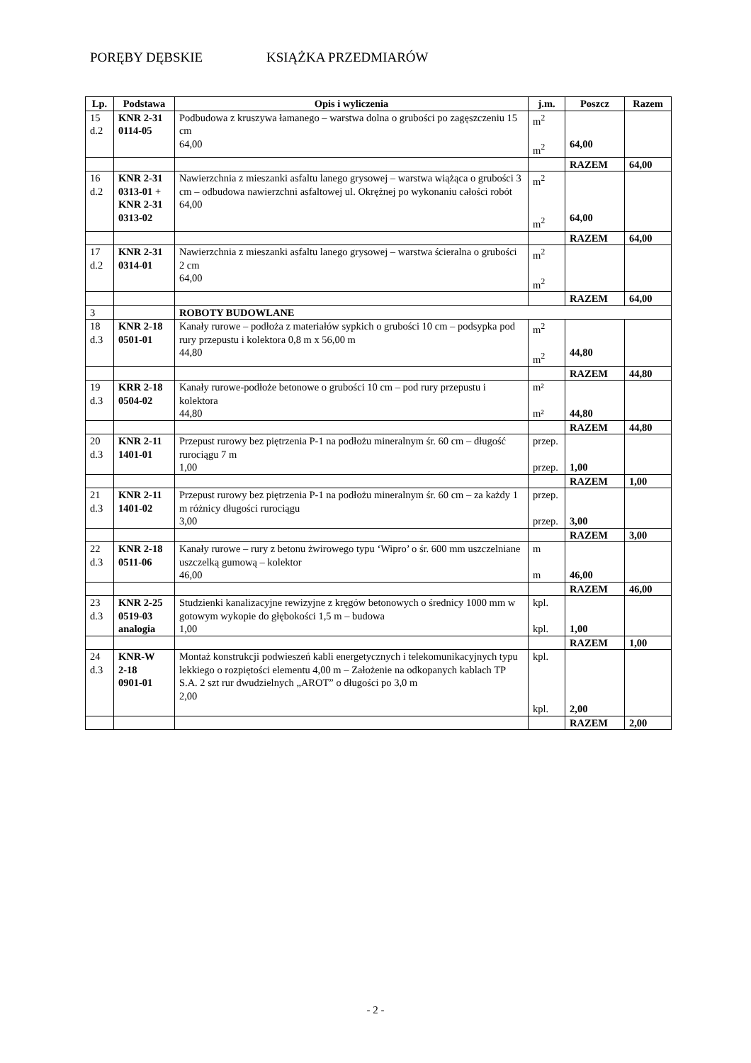PORĘBY DĘBSKIE KSIĄŻKA PRZEDMIARÓW
| Lp. | Podstawa | Opis i wyliczenia | j.m. | Poszcz | Razem |
| --- | --- | --- | --- | --- | --- |
| 15 d.2 | KNR 2-31 0114-05 | Podbudowa z kruszywa łamanego – warstwa dolna o grubości po zagęszczeniu 15 cm 64,00 | m<sup>2</sup> m<sup>2</sup> | 64,00 | |
| | | | | RAZEM | 64,00 |
| 16 d.2 | KNR 2-31 0313-01 + KNR 2-31 0313-02 | Nawierzchnia z mieszanki asfaltu lanego grysowej – warstwa wiążąca o grubości 3 cm – odbudowa nawierzchni asfaltowej ul. Okrężnej po wykonaniu całości robót 64,00 | m<sup>2</sup> m<sup>2</sup> | 64,00 | |
| | | | | RAZEM | 64,00 |
| 17 d.2 | KNR 2-31 0314-01 | Nawierzchnia z mieszanki asfaltu lanego grysowej – warstwa ścieralna o grubości 2 cm 64,00 | m<sup>2</sup> m<sup>2</sup> | | |
| | | | | RAZEM | 64,00 |
| 3 | | ROBOTY BUDOWLANE | | | |
| 18 d.3 | KNR 2-18 0501-01 | Kanały rurowe – podłoża z materiałów sypkich o grubości 10 cm – podsypka pod rury przepustu i kolektora 0,8 m x 56,00 m 44,80 | m<sup>2</sup> m<sup>2</sup> | 44,80 | |
| | | | | RAZEM | 44,80 |
| 19 d.3 | KRR 2-18 0504-02 | Kanały rurowe-podłoże betonowe o grubości 10 cm – pod rury przepustu i kolektora 44,80 | m² m² | 44,80 | |
| | | | | RAZEM | 44,80 |
| 20 d.3 | KNR 2-11 1401-01 | Przepust rurowy bez piętrzenia P-1 na podłożu mineralnym śr. 60 cm – długość rurociągu 7 m 1,00 | przep. przep. | 1,00 | |
| | | | | RAZEM | 1,00 |
| 21 d.3 | KNR 2-11 1401-02 | Przepust rurowy bez piętrzenia P-1 na podłożu mineralnym śr. 60 cm – za każdy 1 m różnicy długości rurociągu 3,00 | przep. przep. | 3,00 | |
| | | | | RAZEM | 3,00 |
| 22 d.3 | KNR 2-18 0511-06 | Kanały rurowe – rury z betonu żwirowego typu ‘Wipro’ o śr. 600 mm uszczelniane uszczelką gumową – kolektor 46,00 | m m | 46,00 | |
| | | | | RAZEM | 46,00 |
| 23 d.3 | KNR 2-25 0519-03 analogia | Studzienki kanalizacyjne rewizyjne z kręgów betonowych o średnicy 1000 mm w gotowym wykopie do głębokości 1,5 m – budowa 1,00 | kpl. kpl. | 1,00 | |
| | | | | RAZEM | 1,00 |
| 24 d.3 | KNR-W 2-18 0901-01 | Montaż konstrukcji podwieszeń kabli energetycznych i telekomunikacyjnych typu lekkiego o rozpiętości elementu 4,00 m – Założenie na odkopanych kablach TP S.A. 2 szt rur dwudzielnych „AROT” o długości po 3,0 m 2,00 | kpl. kpl. | 2,00 | |
| | | | | RAZEM | 2,00 |
- 2 -